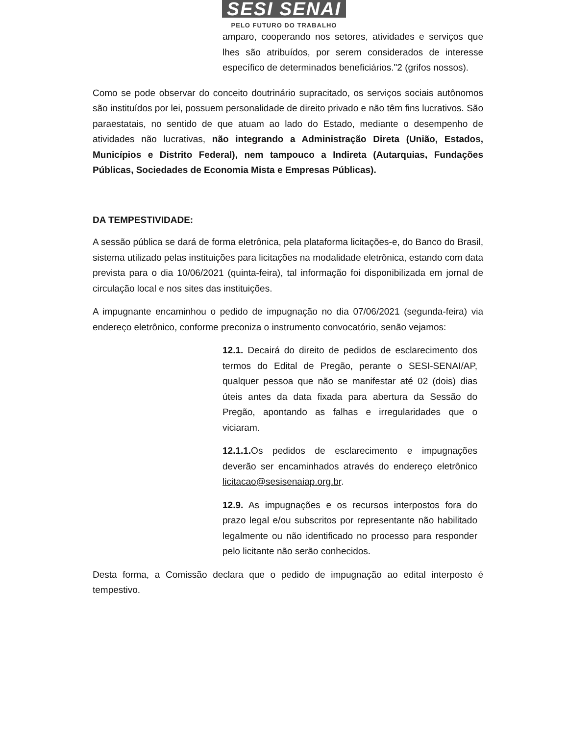SESI SENAI
PELO FUTURO DO TRABALHO
amparo, cooperando nos setores, atividades e serviços que lhes são atribuídos, por serem considerados de interesse específico de determinados beneficiários."2 (grifos nossos).
Como se pode observar do conceito doutrinário supracitado, os serviços sociais autônomos são instituídos por lei, possuem personalidade de direito privado e não têm fins lucrativos. São paraestatais, no sentido de que atuam ao lado do Estado, mediante o desempenho de atividades não lucrativas, não integrando a Administração Direta (União, Estados, Municípios e Distrito Federal), nem tampouco a Indireta (Autarquias, Fundações Públicas, Sociedades de Economia Mista e Empresas Públicas).
DA TEMPESTIVIDADE:
A sessão pública se dará de forma eletrônica, pela plataforma licitações-e, do Banco do Brasil, sistema utilizado pelas instituições para licitações na modalidade eletrônica, estando com data prevista para o dia 10/06/2021 (quinta-feira), tal informação foi disponibilizada em jornal de circulação local e nos sites das instituições.
A impugnante encaminhou o pedido de impugnação no dia 07/06/2021 (segunda-feira) via endereço eletrônico, conforme preconiza o instrumento convocatório, senão vejamos:
12.1. Decairá do direito de pedidos de esclarecimento dos termos do Edital de Pregão, perante o SESI-SENAI/AP, qualquer pessoa que não se manifestar até 02 (dois) dias úteis antes da data fixada para abertura da Sessão do Pregão, apontando as falhas e irregularidades que o viciaram.
12.1.1. Os pedidos de esclarecimento e impugnações deverão ser encaminhados através do endereço eletrônico licitacao@sesisenaiap.org.br.
12.9. As impugnações e os recursos interpostos fora do prazo legal e/ou subscritos por representante não habilitado legalmente ou não identificado no processo para responder pelo licitante não serão conhecidos.
Desta forma, a Comissão declara que o pedido de impugnação ao edital interposto é tempestivo.